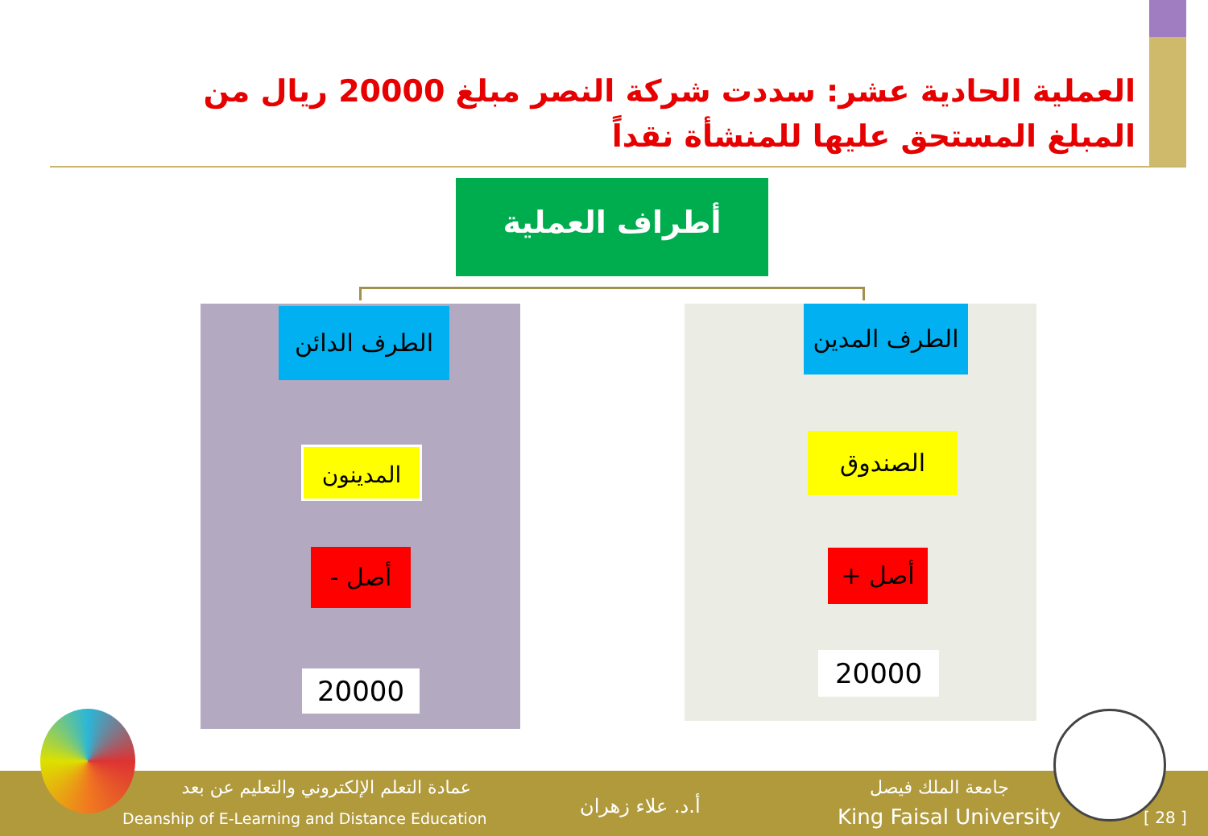العملية الحادية عشر: سددت شركة النصر مبلغ 20000 ريال من المبلغ المستحق عليها للمنشأة نقداً
أطراف العملية
الطرف الدائن
المدينون
- أصل
20000
الطرف المدين
الصندوق
+ أصل
20000
عمادة التعلم الإلكتروني والتعليم عن بعد
Deanship of E-Learning and Distance Education
أ.د. علاء زهران
جامعة الملك فيصل
King Faisal University [ 28 ]